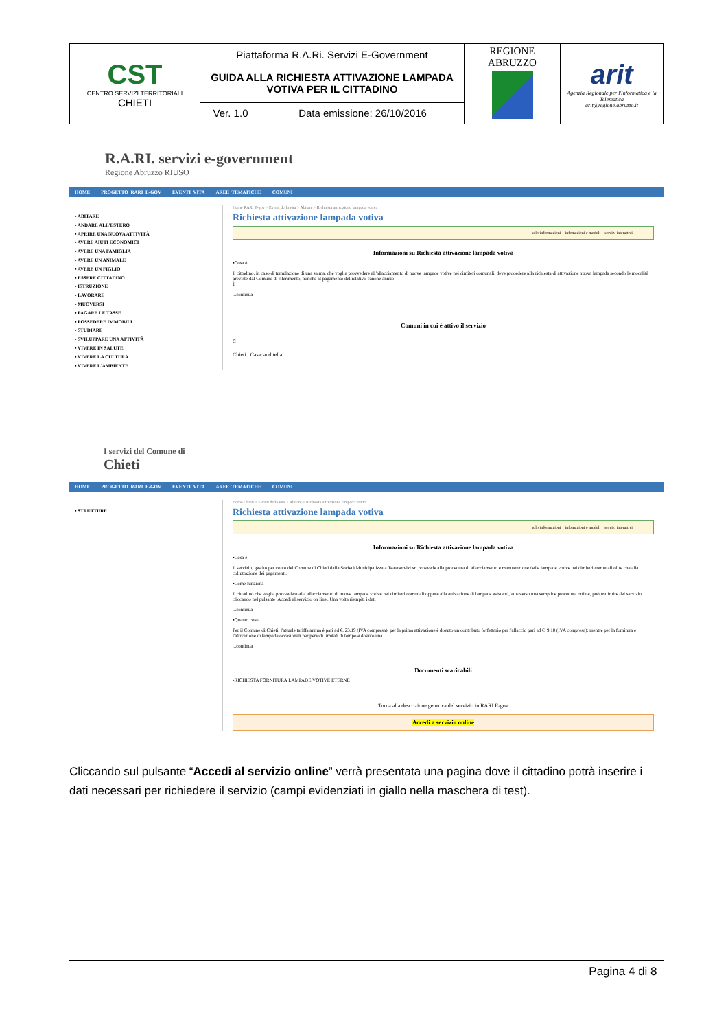| CST CENTRO SERVIZI TERRITORIALI CHIETI | Piattaforma R.A.Ri. Servizi E-Government | | REGIONE ABRUZZO | arit Agenzia Regionale per l'Informatica e la Telematica arit@regione.abruzzo.it |
| | GUIDA ALLA RICHIESTA ATTIVAZIONE LAMPADA VOTIVA PER IL CITTADINO | | | |
| | Ver. 1.0 | Data emissione: 26/10/2016 | | |
R.A.RI. servizi e-government
Regione Abruzzo RIUSO
HOME PROGETTO RARI E-GOV EVENTI VITA AREE TEMATICHE COMUNI
▪ ABITARE
▪ ANDARE ALL'ESTERO
▪ APRIRE UNA NUOVA ATTIVITÀ
▪ AVERE AIUTI ECONOMICI
▪ AVERE UNA FAMIGLIA
▪ AVERE UN ANIMALE
▪ AVERE UN FIGLIO
▪ ESSERE CITTADINO
▪ ISTRUZIONE
▪ LAVORARE
▪ MUOVERSI
▪ PAGARE LE TASSE
▪ POSSEDERE IMMOBILI
▪ STUDIARE
▪ SVILUPPARE UNA ATTIVITÀ
▪ VIVERE IN SALUTE
▪ VIVERE LA CULTURA
▪ VIVERE L'AMBIENTE
Home RARI E-gov > Eventi della vita > Abitare > Richiesta attivazione lampada votiva
Richiesta attivazione lampada votiva
solo informazioni infomazioni e moduli servizi interattivi
Informazioni su Richiesta attivazione lampada votiva
▪Cosa è
Il cittadino, in caso di tumulazione di una salma, che voglia provvedere all'allacciamento di nuove lampade votive nei cimiteri comunali, deve procedere alla richiesta di attivazione nuova lampada secondo le mocalità previste dal Comune di riferimento, nonché al pagamento del relativo canone annuo
Il
...continua
Comuni in cui è attivo il servizio
C
Chieti , Casacanditella
I servizi del Comune di
Chieti
HOME PROGETTO RARI E-GOV EVENTI VITA AREE TEMATICHE COMUNI
▪ STRUTTURE
Home Chieti > Eventi della vita > Abitare > Richiesta attivazione lampada votiva
Richiesta attivazione lampada votiva
solo informazioni infomazioni e moduli servizi interattivi
Informazioni su Richiesta attivazione lampada votiva
▪Cosa è
Il servizio, gestito per conto del Comune di Chieti dalla Società Municipalizzata Teateservizi srl provvede alla procedura di allacciamento e manutenzione delle lampade votive nei cimiteri comunali oltre che alla colluttazione dei pagamenti.
▪Come funziona
Il cittadino che voglia provvedere alla allacciamento di nuove lampade votive nei cimiteri comunali oppure alla attivazione di lampade esistenti, attraverso una semplice procedura online, può usufruire del servizio cliccando nel pulsante 'Accedi al servizio on line'. Una volta riempiti i dati
...continua
▪Quanto costa
Per il Comune di Chieti, l'attuale tariffa annua è pari ad €. 23,19 (IVA compresa); per la prima attivazione è dovuto un contributo forfettario per l'allaccio pari ad €. 9,10 (IVA compresa); mentre per la fornitura e l'attivazione di lampade occasionali per periodi limitati di tempo è dovuto una
...continua
Documenti scaricabili
▪RICHIESTA FORNITURA LAMPADE VOTIVE ETERNE
Torna alla descrizione generica del servizio in RARI E-gov
Accedi a servizio online
Cliccando sul pulsante “Accedi al servizio online” verrà presentata una pagina dove il cittadino potrà inserire i dati necessari per richiedere il servizio (campi evidenziati in giallo nella maschera di test).
Pagina 4 di 8